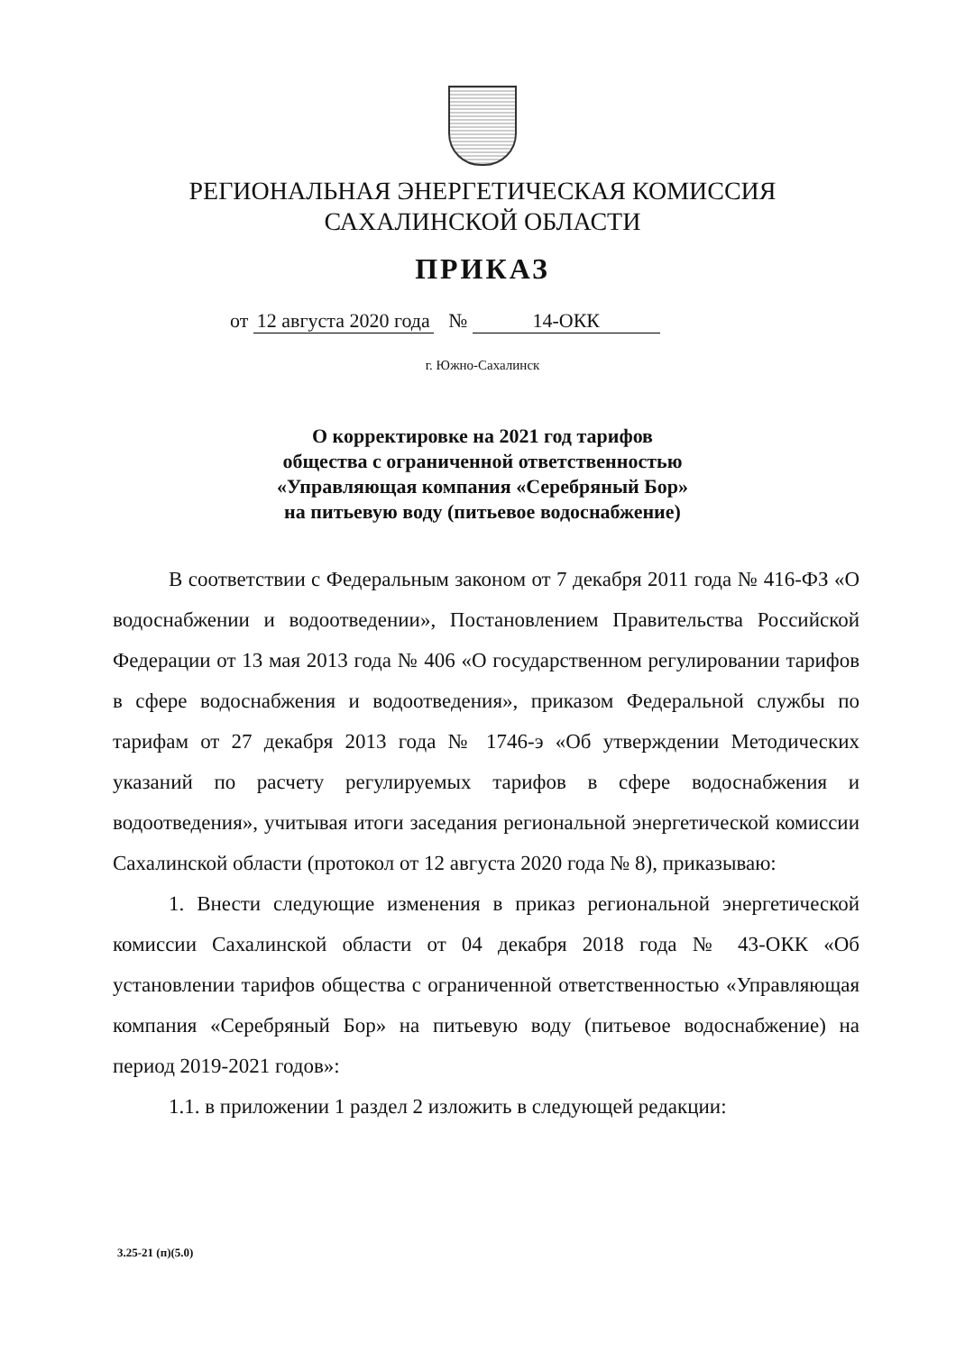РЕГИОНАЛЬНАЯ ЭНЕРГЕТИЧЕСКАЯ КОМИССИЯ
САХАЛИНСКОЙ ОБЛАСТИ
ПРИКАЗ
от 12 августа 2020 года № 14-ОКК
г. Южно-Сахалинск
О корректировке на 2021 год тарифов
общества с ограниченной ответственностью
«Управляющая компания «Серебряный Бор»
на питьевую воду (питьевое водоснабжение)
В соответствии с Федеральным законом от 7 декабря 2011 года № 416-ФЗ «О водоснабжении и водоотведении», Постановлением Правительства Российской Федерации от 13 мая 2013 года № 406 «О государственном регулировании тарифов в сфере водоснабжения и водоотведения», приказом Федеральной службы по тарифам от 27 декабря 2013 года № 1746-э «Об утверждении Методических указаний по расчету регулируемых тарифов в сфере водоснабжения и водоотведения», учитывая итоги заседания региональной энергетической комиссии Сахалинской области (протокол от 12 августа 2020 года № 8), приказываю:
1. Внести следующие изменения в приказ региональной энергетической комиссии Сахалинской области от 04 декабря 2018 года № 43-ОКК «Об установлении тарифов общества с ограниченной ответственностью «Управляющая компания «Серебряный Бор» на питьевую воду (питьевое водоснабжение) на период 2019-2021 годов»:
1.1. в приложении 1 раздел 2 изложить в следующей редакции:
3.25-21 (п)(5.0)